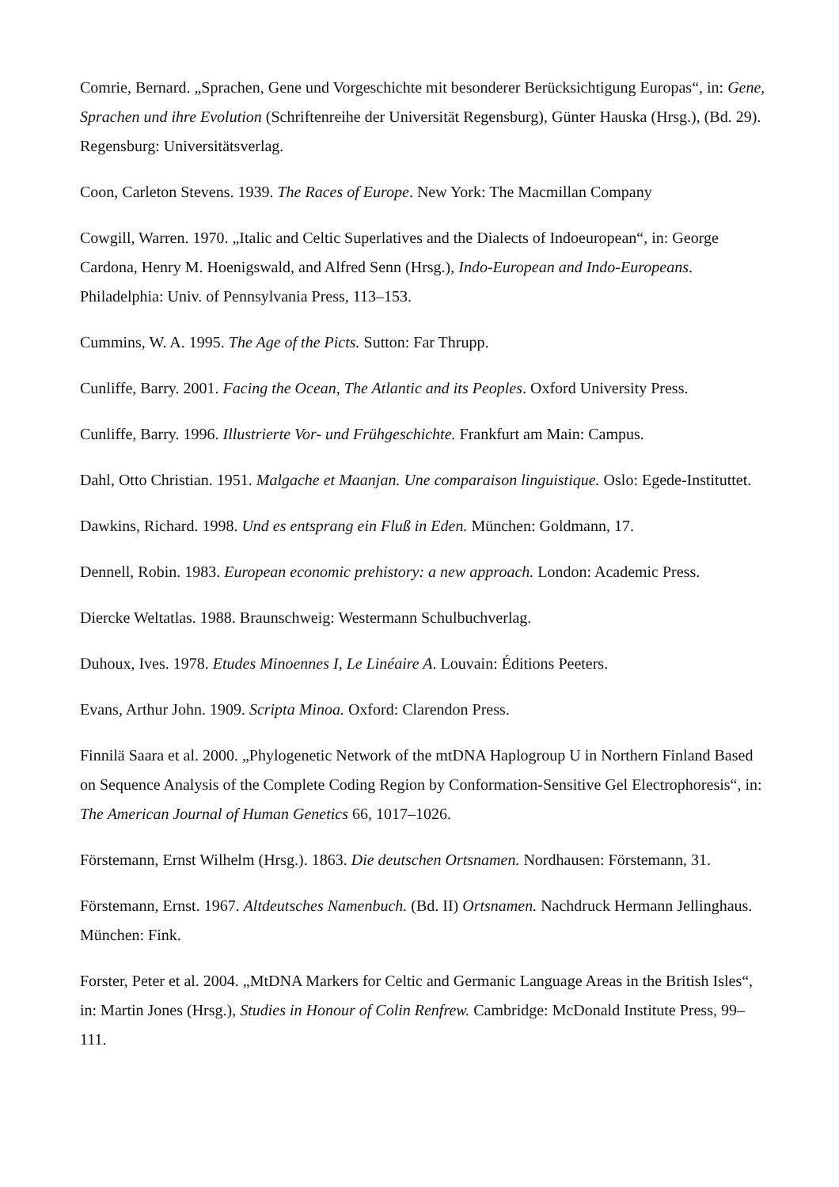Comrie, Bernard. „Sprachen, Gene und Vorgeschichte mit besonderer Berücksichtigung Europas“, in: Gene, Sprachen und ihre Evolution (Schriftenreihe der Universität Regensburg), Günter Hauska (Hrsg.), (Bd. 29). Regensburg: Universitätsverlag.
Coon, Carleton Stevens. 1939. The Races of Europe. New York: The Macmillan Company
Cowgill, Warren. 1970. „Italic and Celtic Superlatives and the Dialects of Indoeuropean“, in: George Cardona, Henry M. Hoenigswald, and Alfred Senn (Hrsg.), Indo-European and Indo-Europeans. Philadelphia: Univ. of Pennsylvania Press, 113–153.
Cummins, W. A. 1995. The Age of the Picts. Sutton: Far Thrupp.
Cunliffe, Barry. 2001. Facing the Ocean, The Atlantic and its Peoples. Oxford University Press.
Cunliffe, Barry. 1996. Illustrierte Vor- und Frühgeschichte. Frankfurt am Main: Campus.
Dahl, Otto Christian. 1951. Malgache et Maanjan. Une comparaison linguistique. Oslo: Egede-Instituttet.
Dawkins, Richard. 1998. Und es entsprang ein Fluß in Eden. München: Goldmann, 17.
Dennell, Robin. 1983. European economic prehistory: a new approach. London: Academic Press.
Diercke Weltatlas. 1988. Braunschweig: Westermann Schulbuchverlag.
Duhoux, Ives. 1978. Etudes Minoennes I, Le Linéaire A. Louvain: Éditions Peeters.
Evans, Arthur John. 1909. Scripta Minoa. Oxford: Clarendon Press.
Finnilä Saara et al. 2000. „Phylogenetic Network of the mtDNA Haplogroup U in Northern Finland Based on Sequence Analysis of the Complete Coding Region by Conformation-Sensitive Gel Electrophoresis“, in: The American Journal of Human Genetics 66, 1017–1026.
Förstemann, Ernst Wilhelm (Hrsg.). 1863. Die deutschen Ortsnamen. Nordhausen: Förstemann, 31.
Förstemann, Ernst. 1967. Altdeutsches Namenbuch. (Bd. II) Ortsnamen. Nachdruck Hermann Jellinghaus. München: Fink.
Forster, Peter et al. 2004. „MtDNA Markers for Celtic and Germanic Language Areas in the British Isles“, in: Martin Jones (Hrsg.), Studies in Honour of Colin Renfrew. Cambridge: McDonald Institute Press, 99–111.